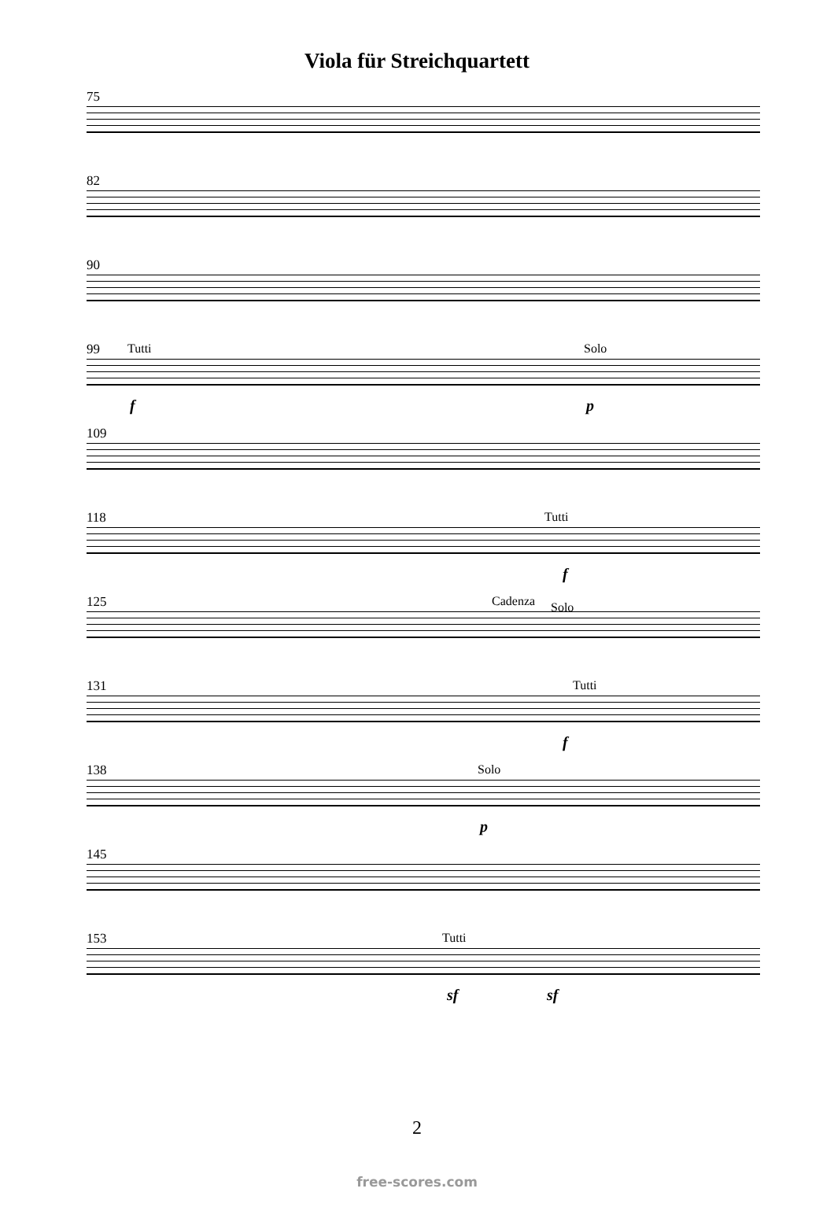Viola für Streichquartett
75
82
90
99 Tutti Solo
f p
109
118 Tutti
f
125 Cadenza Solo
131 Tutti
f
138 Solo
p
145
153 Tutti
sf sf
2
free-scores.com